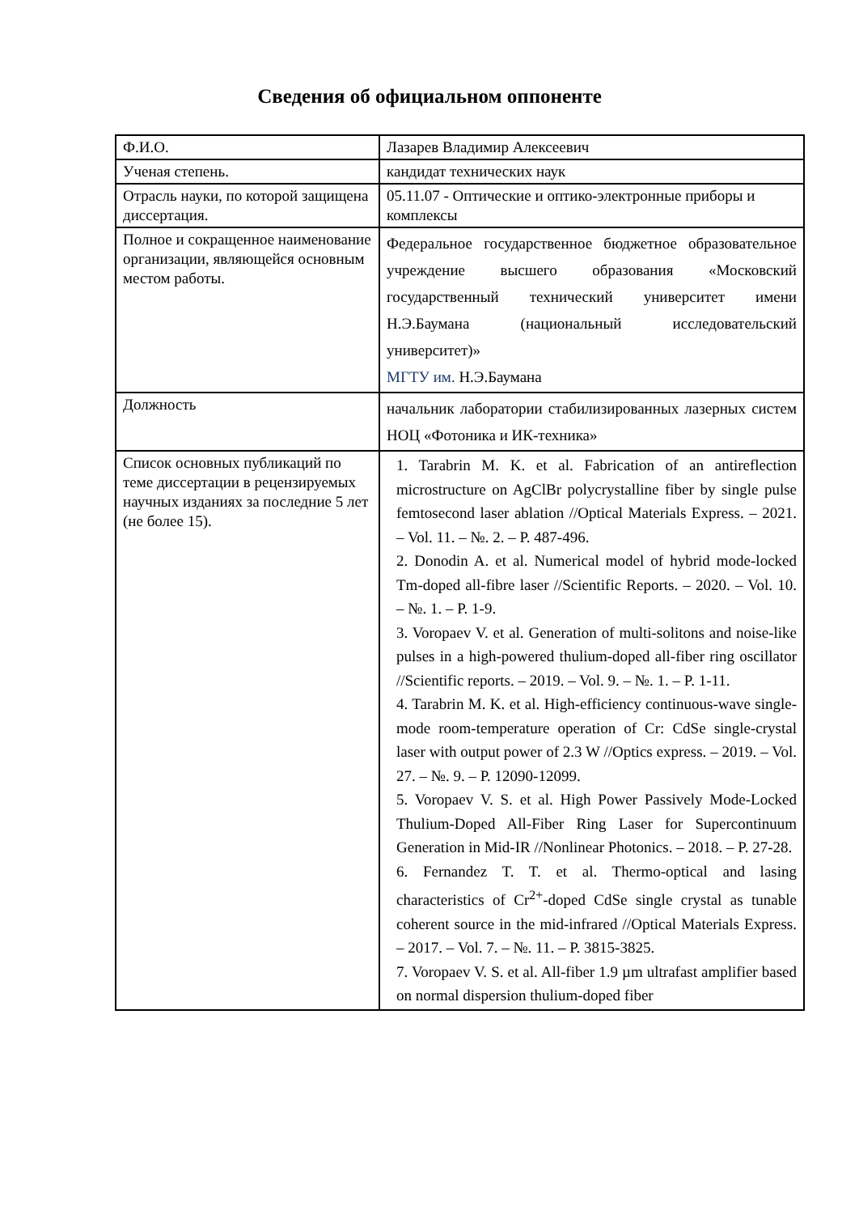Сведения об официальном оппоненте
| Ф.И.О. | Лазарев Владимир Алексеевич |
| Ученая степень. | кандидат технических наук |
| Отрасль науки, по которой защищена диссертация. | 05.11.07 - Оптические и оптико-электронные приборы и комплексы |
| Полное и сокращенное наименование организации, являющейся основным местом работы. | Федеральное государственное бюджетное образовательное учреждение высшего образования «Московский государственный технический университет имени Н.Э.Баумана (национальный исследовательский университет)» МГТУ им. Н.Э.Баумана |
| Должность | начальник лаборатории стабилизированных лазерных систем НОЦ «Фотоника и ИК-техника» |
| Список основных публикаций по теме диссертации в рецензируемых научных изданиях за последние 5 лет (не более 15). | 1. Tarabrin M. K. et al. Fabrication of an antireflection microstructure on AgClBr polycrystalline fiber by single pulse femtosecond laser ablation //Optical Materials Express. – 2021. – Vol. 11. – №. 2. – P. 487-496. 2. Donodin A. et al. Numerical model of hybrid mode-locked Tm-doped all-fibre laser //Scientific Reports. – 2020. – Vol. 10. – №. 1. – P. 1-9. 3. Voropaev V. et al. Generation of multi-solitons and noise-like pulses in a high-powered thulium-doped all-fiber ring oscillator //Scientific reports. – 2019. – Vol. 9. – №. 1. – P. 1-11. 4. Tarabrin M. K. et al. High-efficiency continuous-wave single-mode room-temperature operation of Cr: CdSe single-crystal laser with output power of 2.3 W //Optics express. – 2019. – Vol. 27. – №. 9. – P. 12090-12099. 5. Voropaev V. S. et al. High Power Passively Mode-Locked Thulium-Doped All-Fiber Ring Laser for Supercontinuum Generation in Mid-IR //Nonlinear Photonics. – 2018. – P. 27-28. 6. Fernandez T. T. et al. Thermo-optical and lasing characteristics of Cr<sup>2+</sup>-doped CdSe single crystal as tunable coherent source in the mid-infrared //Optical Materials Express. – 2017. – Vol. 7. – №. 11. – P. 3815-3825. 7. Voropaev V. S. et al. All-fiber 1.9 µm ultrafast amplifier based on normal dispersion thulium-doped fiber |